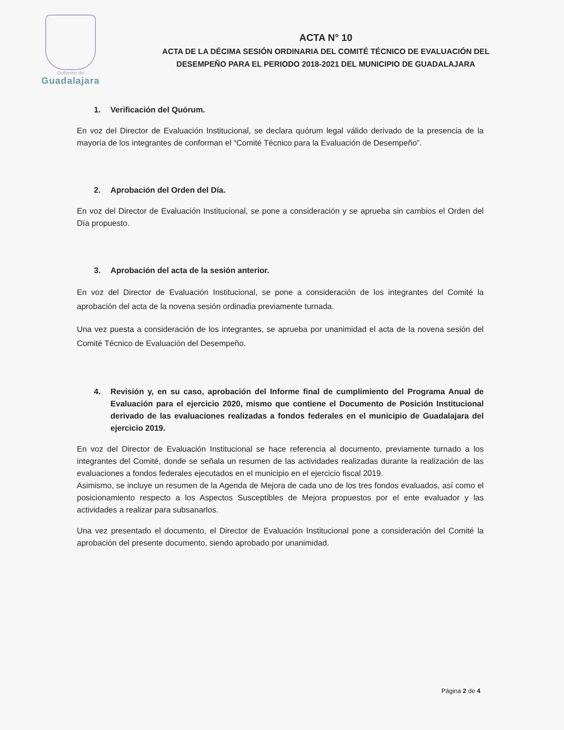Gobierno de
Guadalajara
ACTA N° 10
ACTA DE LA DÉCIMA SESIÓN ORDINARIA DEL COMITÉ TÉCNICO DE EVALUACIÓN DEL
DESEMPEÑO PARA EL PERIODO 2018-2021 DEL MUNICIPIO DE GUADALAJARA
1. Verificación del Quórum.
En voz del Director de Evaluación Institucional, se declara quórum legal válido derivado de la presencia de la mayoría de los integrantes de conforman el “Comité Técnico para la Evaluación de Desempeño”.
2. Aprobación del Orden del Día.
En voz del Director de Evaluación Institucional, se pone a consideración y se aprueba sin cambios el Orden del Día propuesto.
3. Aprobación del acta de la sesión anterior.
En voz del Director de Evaluación Institucional, se pone a consideración de los integrantes del Comité la aprobación del acta de la novena sesión ordinadia previamente turnada.
Una vez puesta a consideración de los integrantes, se aprueba por unanimidad el acta de la novena sesión del Comité Técnico de Evaluación del Desempeño.
4. Revisión y, en su caso, aprobación del Informe final de cumplimiento del Programa Anual de Evaluación para el ejercicio 2020, mismo que contiene el Documento de Posición Institucional derivado de las evaluaciones realizadas a fondos federales en el municipio de Guadalajara del ejercicio 2019.
En voz del Director de Evaluación Institucional se hace referencia al documento, previamente turnado a los integrantes del Comité, donde se señala un resumen de las actividades realizadas durante la realización de las evaluaciones a fondos federales ejecutados en el municipio en el ejercicio fiscal 2019.
Asimismo, se incluye un resumen de la Agenda de Mejora de cada uno de los tres fondos evaluados, así como el posicionamiento respecto a los Aspectos Susceptibles de Mejora propuestos por el ente evaluador y las actividades a realizar para subsanarlos.
Una vez presentado el documento, el Director de Evaluación Institucional pone a consideración del Comité la aprobación del presente documento, siendo aprobado por unanimidad.
Página 2 de 4